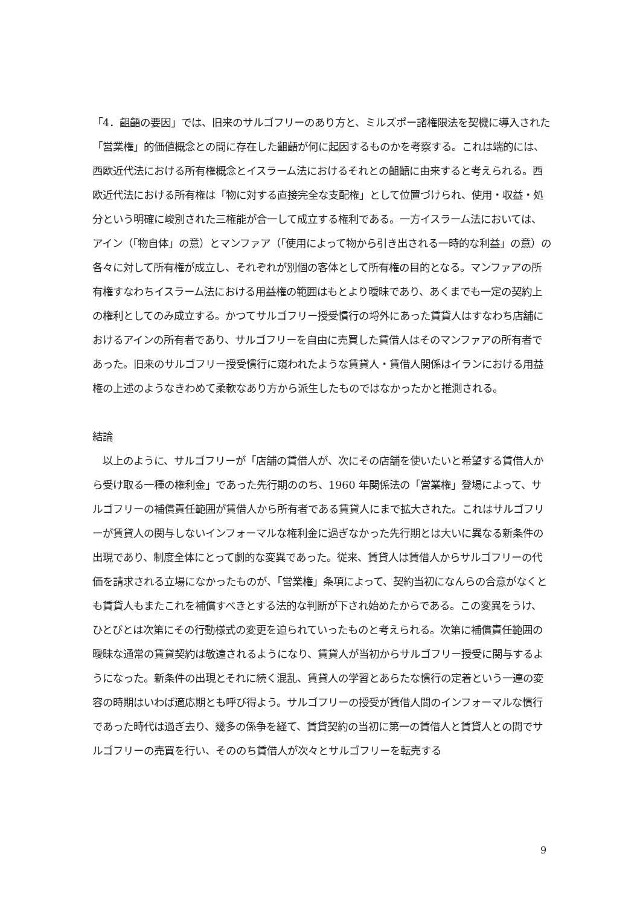「4．齟齬の要因」では、旧来のサルゴフリーのあり方と、ミルズポー諸権限法を契機に導入された「営業権」的価値概念との間に存在した齟齬が何に起因するものかを考察する。これは端的には、西欧近代法における所有権概念とイスラーム法におけるそれとの齟齬に由来すると考えられる。西欧近代法における所有権は「物に対する直接完全な支配権」として位置づけられ、使用・収益・処分という明確に峻別された三権能が合一して成立する権利である。一方イスラーム法においては、アイン（「物自体」の意）とマンファア（「使用によって物から引き出される一時的な利益」の意）の各々に対して所有権が成立し、それぞれが別個の客体として所有権の目的となる。マンファアの所有権すなわちイスラーム法における用益権の範囲はもとより曖昧であり、あくまでも一定の契約上の権利としてのみ成立する。かつてサルゴフリー授受慣行の埒外にあった賃貸人はすなわち店舗におけるアインの所有者であり、サルゴフリーを自由に売買した賃借人はそのマンファアの所有者であった。旧来のサルゴフリー授受慣行に窺われたような賃貸人・賃借人関係はイランにおける用益権の上述のようなきわめて柔軟なあり方から派生したものではなかったかと推測される。
結論
　以上のように、サルゴフリーが「店舗の賃借人が、次にその店舗を使いたいと希望する賃借人から受け取る一種の権利金」であった先行期ののち、1960 年関係法の「営業権」登場によって、サルゴフリーの補償責任範囲が賃借人から所有者である賃貸人にまで拡大された。これはサルゴフリーが賃貸人の関与しないインフォーマルな権利金に過ぎなかった先行期とは大いに異なる新条件の出現であり、制度全体にとって劇的な変異であった。従来、賃貸人は賃借人からサルゴフリーの代価を請求される立場になかったものが、「営業権」条項によって、契約当初になんらの合意がなくとも賃貸人もまたこれを補償すべきとする法的な判断が下され始めたからである。この変異をうけ、ひとびとは次第にその行動様式の変更を迫られていったものと考えられる。次第に補償責任範囲の曖昧な通常の賃貸契約は敬遠されるようになり、賃貸人が当初からサルゴフリー授受に関与するようになった。新条件の出現とそれに続く混乱、賃貸人の学習とあらたな慣行の定着という一連の変容の時期はいわば適応期とも呼び得よう。サルゴフリーの授受が賃借人間のインフォーマルな慣行であった時代は過ぎ去り、幾多の係争を経て、賃貸契約の当初に第一の賃借人と賃貸人との間でサルゴフリーの売買を行い、そののち賃借人が次々とサルゴフリーを転売する
9